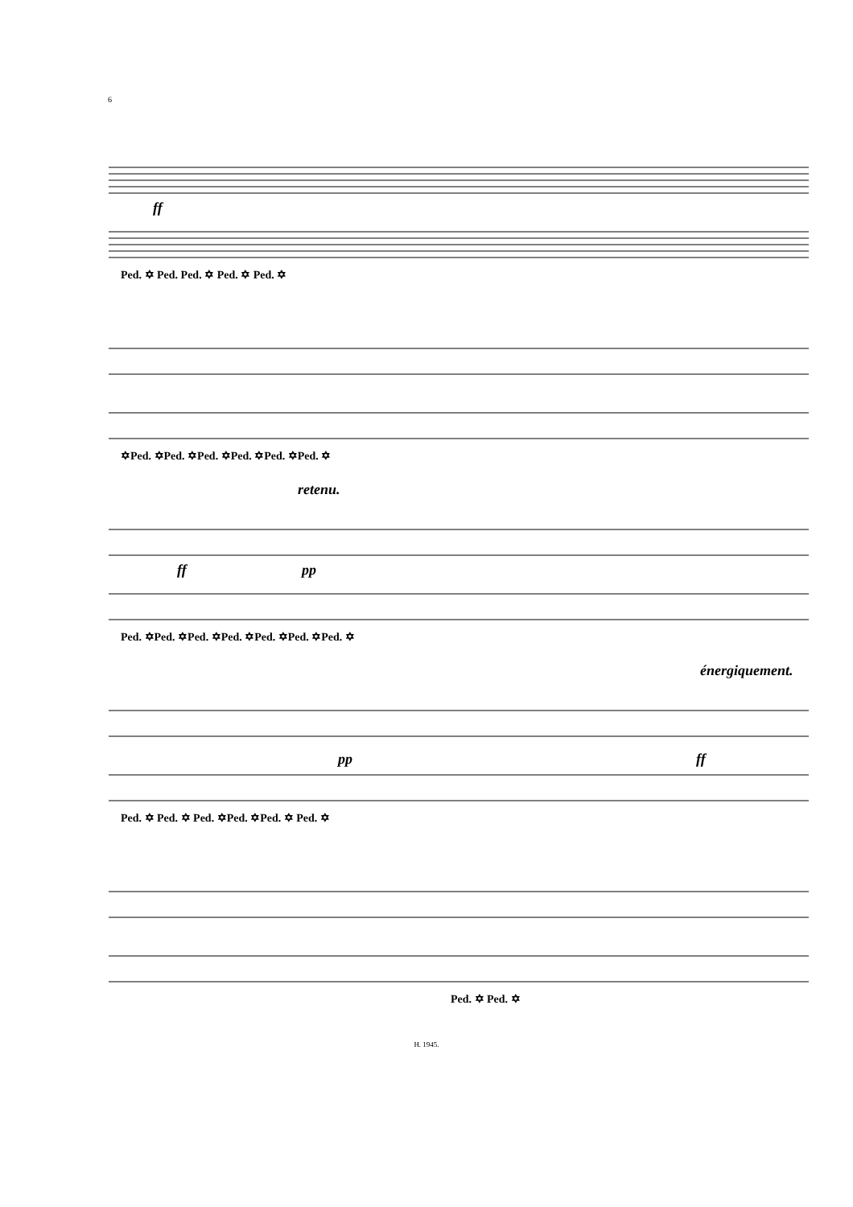6
ff
Ped. ✡ Ped. Ped. ✡ Ped. ✡ Ped. ✡
✡Ped. ✡Ped. ✡Ped. ✡Ped. ✡Ped. ✡Ped. ✡
retenu.
ff pp
Ped. ✡Ped. ✡Ped. ✡Ped. ✡Ped. ✡Ped. ✡Ped. ✡
énergiquement.
pp ff
Ped. ✡ Ped. ✡ Ped. ✡Ped. ✡Ped. ✡ Ped. ✡
Ped. ✡ Ped. ✡
H. 1945.